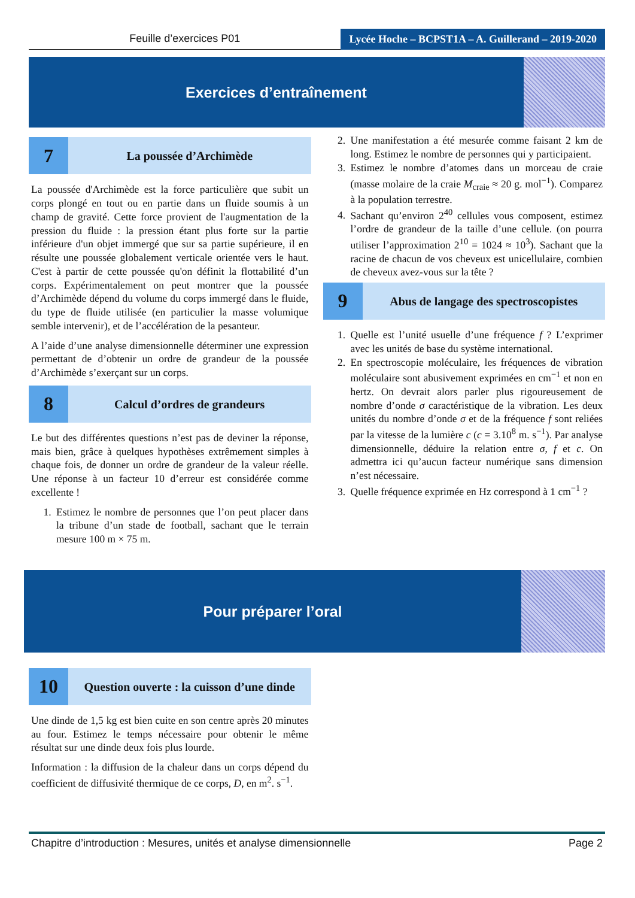Feuille d’exercices P01
Lycée Hoche – BCPST1A – A. Guillerand – 2019-2020
Exercices d’entraînement
7
La poussée d’Archimède
La poussée d'Archimède est la force particulière que subit un corps plongé en tout ou en partie dans un fluide soumis à un champ de gravité. Cette force provient de l'augmentation de la pression du fluide : la pression étant plus forte sur la partie inférieure d'un objet immergé que sur sa partie supérieure, il en résulte une poussée globalement verticale orientée vers le haut. C'est à partir de cette poussée qu'on définit la flottabilité d’un corps. Expérimentalement on peut montrer que la poussée d’Archimède dépend du volume du corps immergé dans le fluide, du type de fluide utilisée (en particulier la masse volumique semble intervenir), et de l’accélération de la pesanteur.
A l’aide d’une analyse dimensionnelle déterminer une expression permettant de d’obtenir un ordre de grandeur de la poussée d’Archimède s’exerçant sur un corps.
8
Calcul d’ordres de grandeurs
Le but des différentes questions n’est pas de deviner la réponse, mais bien, grâce à quelques hypothèses extrêmement simples à chaque fois, de donner un ordre de grandeur de la valeur réelle. Une réponse à un facteur 10 d’erreur est considérée comme excellente !
1. Estimez le nombre de personnes que l’on peut placer dans la tribune d’un stade de football, sachant que le terrain mesure 100 m × 75 m.
2. Une manifestation a été mesurée comme faisant 2 km de long. Estimez le nombre de personnes qui y participaient.
3. Estimez le nombre d’atomes dans un morceau de craie (masse molaire de la craie M<sub>craie</sub> ≈ 20 g. mol<sup>−1</sup>). Comparez à la population terrestre.
4. Sachant qu’environ 2<sup>40</sup> cellules vous composent, estimez l’ordre de grandeur de la taille d’une cellule. (on pourra utiliser l’approximation 2<sup>10</sup> = 1024 ≈ 10<sup>3</sup>). Sachant que la racine de chacun de vos cheveux est unicellulaire, combien de cheveux avez-vous sur la tête ?
9
Abus de langage des spectroscopistes
1. Quelle est l’unité usuelle d’une fréquence f ? L’exprimer avec les unités de base du système international.
2. En spectroscopie moléculaire, les fréquences de vibration moléculaire sont abusivement exprimées en cm<sup>−1</sup> et non en hertz. On devrait alors parler plus rigoureusement de nombre d’onde σ caractéristique de la vibration. Les deux unités du nombre d’onde σ et de la fréquence f sont reliées par la vitesse de la lumière c (c = 3.10<sup>8</sup> m. s<sup>−1</sup>). Par analyse dimensionnelle, déduire la relation entre σ, f et c. On admettra ici qu’aucun facteur numérique sans dimension n’est nécessaire.
3. Quelle fréquence exprimée en Hz correspond à 1 cm<sup>−1</sup> ?
Pour préparer l’oral
10
Question ouverte : la cuisson d’une dinde
Une dinde de 1,5 kg est bien cuite en son centre après 20 minutes au four. Estimez le temps nécessaire pour obtenir le même résultat sur une dinde deux fois plus lourde.
Information : la diffusion de la chaleur dans un corps dépend du coefficient de diffusivité thermique de ce corps, D, en m<sup>2</sup>. s<sup>−1</sup>.
Chapitre d’introduction : Mesures, unités et analyse dimensionnelle Page 2